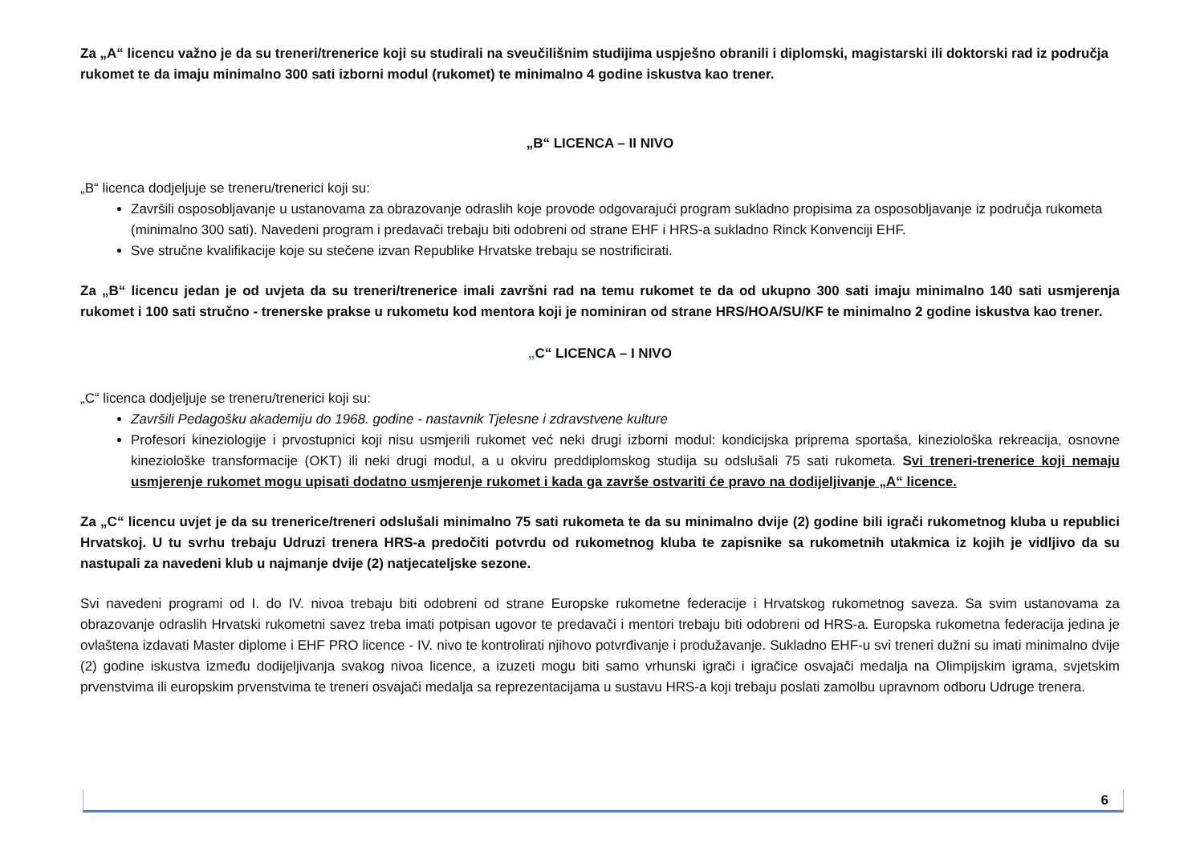Za „A“ licencu važno je da su treneri/trenerice koji su studirali na sveučilišnim studijima uspješno obranili i diplomski, magistarski ili doktorski rad iz područja rukomet te da imaju minimalno 300 sati izborni modul (rukomet) te minimalno 4 godine iskustva kao trener.
„B“ LICENCA – II NIVO
„B“ licenca dodjeljuje se treneru/trenerici koji su:
Završili osposobljavanje u ustanovama za obrazovanje odraslih koje provode odgovarajući program sukladno propisima za osposobljavanje iz područja rukometa (minimalno 300 sati). Navedeni program i predavači trebaju biti odobreni od strane EHF i HRS-a sukladno Rinck Konvenciji EHF.
Sve stručne kvalifikacije koje su stečene izvan Republike Hrvatske trebaju se nostrificirati.
Za „B“ licencu jedan je od uvjeta da su treneri/trenerice imali završni rad na temu rukomet te da od ukupno 300 sati imaju minimalno 140 sati usmjerenja rukomet i 100 sati stručno - trenerske prakse u rukometu kod mentora koji je nominiran od strane HRS/HOA/SU/KF te minimalno 2 godine iskustva kao trener.
„C“ LICENCA – I NIVO
„C“ licenca dodjeljuje se treneru/trenerici koji su:
Završili Pedagošku akademiju do 1968. godine - nastavnik Tjelesne i zdravstvene kulture
Profesori kineziologije i prvostupnici koji nisu usmjerili rukomet već neki drugi izborni modul: kondicijska priprema sportaša, kineziološka rekreacija, osnovne kineziološke transformacije (OKT) ili neki drugi modul, a u okviru preddiplomskog studija su odslušali 75 sati rukometa. Svi treneri-trenerice koji nemaju usmjerenje rukomet mogu upisati dodatno usmjerenje rukomet i kada ga završe ostvariti će pravo na dodijeljivanje „A“ licence.
Za „C“ licencu uvjet je da su trenerice/treneri odslušali minimalno 75 sati rukometa te da su minimalno dvije (2) godine bili igrači rukometnog kluba u republici Hrvatskoj. U tu svrhu trebaju Udruzi trenera HRS-a predočiti potvrdu od rukometnog kluba te zapisnike sa rukometnih utakmica iz kojih je vidljivo da su nastupali za navedeni klub u najmanje dvije (2) natjecateljske sezone.
Svi navedeni programi od I. do IV. nivoa trebaju biti odobreni od strane Europske rukometne federacije i Hrvatskog rukometnog saveza. Sa svim ustanovama za obrazovanje odraslih Hrvatski rukometni savez treba imati potpisan ugovor te predavači i mentori trebaju biti odobreni od HRS-a. Europska rukometna federacija jedina je ovlaštena izdavati Master diplome i EHF PRO licence - IV. nivo te kontrolirati njihovo potvrđivanje i produžavanje. Sukladno EHF-u svi treneri dužni su imati minimalno dvije (2) godine iskustva između dodijeljivanja svakog nivoa licence, a izuzeti mogu biti samo vrhunski igrači i igračice osvajači medalja na Olimpijskim igrama, svjetskim prvenstvima ili europskim prvenstvima te treneri osvajači medalja sa reprezentacijama u sustavu HRS-a koji trebaju poslati zamolbu upravnom odboru Udruge trenera.
6